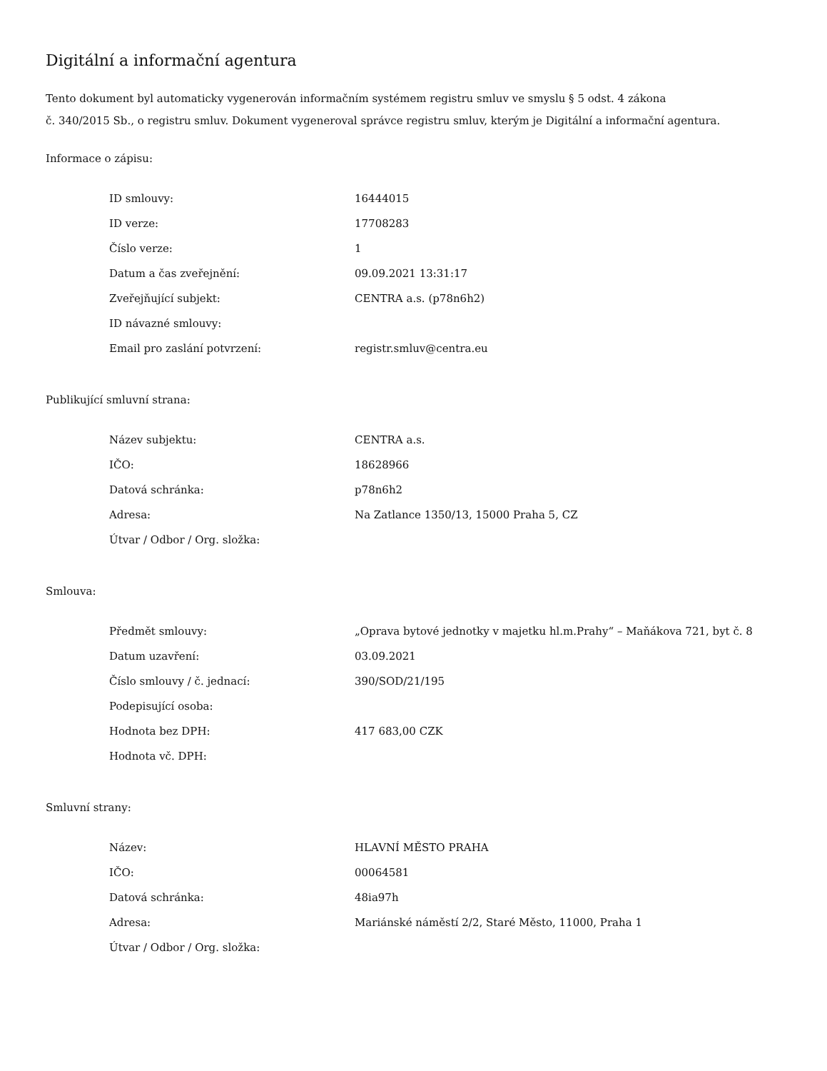Digitální a informační agentura
Tento dokument byl automaticky vygenerován informačním systémem registru smluv ve smyslu § 5 odst. 4 zákona
č. 340/2015 Sb., o registru smluv. Dokument vygeneroval správce registru smluv, kterým je Digitální a informační agentura.
Informace o zápisu:
| ID smlouvy: | 16444015 |
| ID verze: | 17708283 |
| Číslo verze: | 1 |
| Datum a čas zveřejnění: | 09.09.2021 13:31:17 |
| Zveřejňující subjekt: | CENTRA a.s. (p78n6h2) |
| ID návazné smlouvy: | |
| Email pro zaslání potvrzení: | registr.smluv@centra.eu |
Publikující smluvní strana:
| Název subjektu: | CENTRA a.s. |
| IČO: | 18628966 |
| Datová schránka: | p78n6h2 |
| Adresa: | Na Zatlance 1350/13, 15000 Praha 5, CZ |
| Útvar / Odbor / Org. složka: | |
Smlouva:
| Předmět smlouvy: | „Oprava bytové jednotky v majetku hl.m.Prahy“ – Maňákova 721, byt č. 8 |
| Datum uzavření: | 03.09.2021 |
| Číslo smlouvy / č. jednací: | 390/SOD/21/195 |
| Podepisující osoba: | |
| Hodnota bez DPH: | 417 683,00 CZK |
| Hodnota vč. DPH: | |
Smluvní strany:
| Název: | HLAVNÍ MĚSTO PRAHA |
| IČO: | 00064581 |
| Datová schránka: | 48ia97h |
| Adresa: | Mariánské náměstí 2/2, Staré Město, 11000, Praha 1 |
| Útvar / Odbor / Org. složka: | |